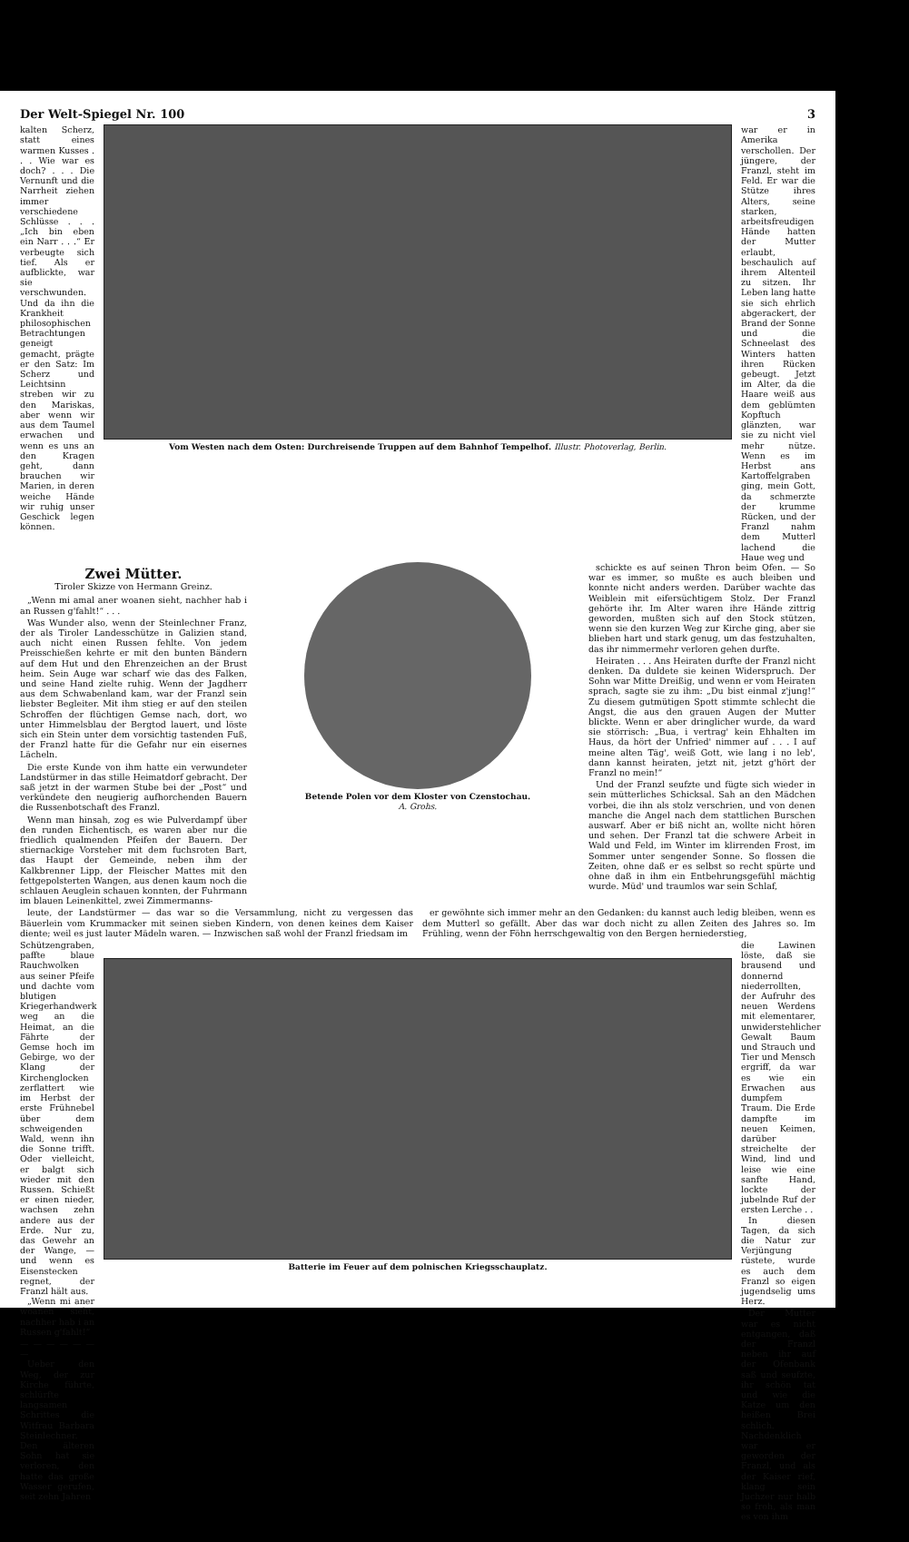Der Welt-Spiegel Nr. 100 3
kalten Scherz, statt eines warmen Kusses . . . Wie war es doch? . . . Die Vernunft und die Narrheit ziehen immer verschiedene Schlüsse . . . „Ich bin eben ein Narr . . .“ Er verbeugte sich tief. Als er aufblickte, war sie verschwunden. Und da ihn die Krankheit philosophischen Betrachtungen geneigt gemacht, prägte er den Satz: Im Scherz und Leichtsinn streben wir zu den Mariskas, aber wenn wir aus dem Taumel erwachen und wenn es uns an den Kragen geht, dann brauchen wir Marien, in deren weiche Hände wir ruhig unser Geschick legen können.
Vom Westen nach dem Osten: Durchreisende Truppen auf dem Bahnhof Tempelhof. Illustr. Photoverlag, Berlin.
war er in Amerika verschollen. Der jüngere, der Franzl, steht im Feld. Er war die Stütze ihres Alters, seine starken, arbeitsfreudigen Hände hatten der Mutter erlaubt, beschaulich auf ihrem Altenteil zu sitzen. Ihr Leben lang hatte sie sich ehrlich abgerackert, der Brand der Sonne und die Schneelast des Winters hatten ihren Rücken gebeugt. Jetzt im Alter, da die Haare weiß aus dem geblümten Kopftuch glänzten, war sie zu nicht viel mehr nütze. Wenn es im Herbst ans Kartoffelgraben ging, mein Gott, da schmerzte der krumme Rücken, und der Franzl nahm dem Mutterl lachend die Haue weg und
Zwei Mütter.
Tiroler Skizze von Hermann Greinz.
„Wenn mi amal aner woanen sieht, nachher hab i an Russen g'fahlt!“ . . .
Was Wunder also, wenn der Steinlechner Franz, der als Tiroler Landesschütze in Galizien stand, auch nicht einen Russen fehlte. Von jedem Preisschießen kehrte er mit den bunten Bändern auf dem Hut und den Ehrenzeichen an der Brust heim. Sein Auge war scharf wie das des Falken, und seine Hand zielte ruhig. Wenn der Jagdherr aus dem Schwabenland kam, war der Franzl sein liebster Begleiter. Mit ihm stieg er auf den steilen Schroffen der flüchtigen Gemse nach, dort, wo unter Himmelsblau der Bergtod lauert, und löste sich ein Stein unter dem vorsichtig tastenden Fuß, der Franzl hatte für die Gefahr nur ein eisernes Lächeln.
Die erste Kunde von ihm hatte ein verwundeter Landstürmer in das stille Heimatdorf gebracht. Der saß jetzt in der warmen Stube bei der „Post“ und verkündete den neugierig aufhorchenden Bauern die Russenbotschaft des Franzl.
Wenn man hinsah, zog es wie Pulverdampf über den runden Eichentisch, es waren aber nur die friedlich qualmenden Pfeifen der Bauern. Der stiernackige Vorsteher mit dem fuchsroten Bart, das Haupt der Gemeinde, neben ihm der Kalkbrenner Lipp, der Fleischer Mattes mit den fettgepolsterten Wangen, aus denen kaum noch die schlauen Aeuglein schauen konnten, der Fuhrmann im blauen Leinenkittel, zwei Zimmermanns-
Betende Polen vor dem Kloster von Czenstochau.
A. Grohs.
schickte es auf seinen Thron beim Ofen. — So war es immer, so mußte es auch bleiben und konnte nicht anders werden. Darüber wachte das Weiblein mit eifersüchtigem Stolz. Der Franzl gehörte ihr. Im Alter waren ihre Hände zittrig geworden, mußten sich auf den Stock stützen, wenn sie den kurzen Weg zur Kirche ging, aber sie blieben hart und stark genug, um das festzuhalten, das ihr nimmermehr verloren gehen durfte.
Heiraten . . . Ans Heiraten durfte der Franzl nicht denken. Da duldete sie keinen Widerspruch. Der Sohn war Mitte Dreißig, und wenn er vom Heiraten sprach, sagte sie zu ihm: „Du bist einmal z'jung!“ Zu diesem gutmütigen Spott stimmte schlecht die Angst, die aus den grauen Augen der Mutter blickte. Wenn er aber dringlicher wurde, da ward sie störrisch: „Bua, i vertrag' kein Ehhalten im Haus, da hört der Unfried' nimmer auf . . . I auf meine alten Täg', weiß Gott, wie lang i no leb', dann kannst heiraten, jetzt nit, jetzt g'hört der Franzl no mein!“
Und der Franzl seufzte und fügte sich wieder in sein mütterliches Schicksal. Sah an den Mädchen vorbei, die ihn als stolz verschrien, und von denen manche die Angel nach dem stattlichen Burschen auswarf. Aber er biß nicht an, wollte nicht hören und sehen. Der Franzl tat die schwere Arbeit in Wald und Feld, im Winter im klirrenden Frost, im Sommer unter sengender Sonne. So flossen die Zeiten, ohne daß er es selbst so recht spürte und ohne daß in ihm ein Entbehrungsgefühl mächtig wurde. Müd' und traumlos war sein Schlaf,
leute, der Landstürmer — das war so die Versammlung, nicht zu vergessen das Bäuerlein vom Krummacker mit seinen sieben Kindern, von denen keines dem Kaiser diente; weil es just lauter Mädeln waren. — Inzwischen saß wohl der Franzl friedsam im
er gewöhnte sich immer mehr an den Gedanken: du kannst auch ledig bleiben, wenn es dem Mutterl so gefällt. Aber das war doch nicht zu allen Zeiten des Jahres so. Im Frühling, wenn der Föhn herrschgewaltig von den Bergen herniederstieg,
Schützengraben, paffte blaue Rauchwolken aus seiner Pfeife und dachte vom blutigen Kriegerhandwerk weg an die Heimat, an die Fährte der Gemse hoch im Gebirge, wo der Klang der Kirchenglocken zerflattert wie im Herbst der erste Frühnebel über dem schweigenden Wald, wenn ihn die Sonne trifft. Oder vielleicht, er balgt sich wieder mit den Russen. Schießt er einen nieder, wachsen zehn andere aus der Erde. Nur zu, das Gewehr an der Wange, — und wenn es Eisenstecken regnet, der Franzl hält aus.
„Wenn mi aner woanen sieht, nachher hab i an Russen g'fahlt!“
— — — — — — —
Ueber den Weg, der zur Kirche führte, schlürfte langsamen Schrittes die Witfrau Barbara Steinlechner. Den älteren Sohn hat sie verloren, den hatte das große Wasser gerufen, seit zehn Jahren
Batterie im Feuer auf dem polnischen Kriegsschauplatz.
die Lawinen löste, daß sie brausend und donnernd niederrollten, der Aufruhr des neuen Werdens mit elementarer, unwiderstehlicher Gewalt Baum und Strauch und Tier und Mensch ergriff, da war es wie ein Erwachen aus dumpfem Traum. Die Erde dampfte im neuen Keimen, darüber streichelte der Wind, lind und leise wie eine sanfte Hand, lockte der jubelnde Ruf der ersten Lerche . .
In diesen Tagen, da sich die Natur zur Verjüngung rüstete, wurde es auch dem Franzl so eigen jugendselig ums Herz.
Der Mutter war es nicht entgangen, daß der Franzl neben ihr auf der Ofenbank saß und seufzte, ihr schön tat und wie die Katze um den heißen Brei schlich. Nachdenklich war er geworden der Franzl, und als der Kaiser rief, klang sein Juchzer nur halb so froh, als man es von ihm